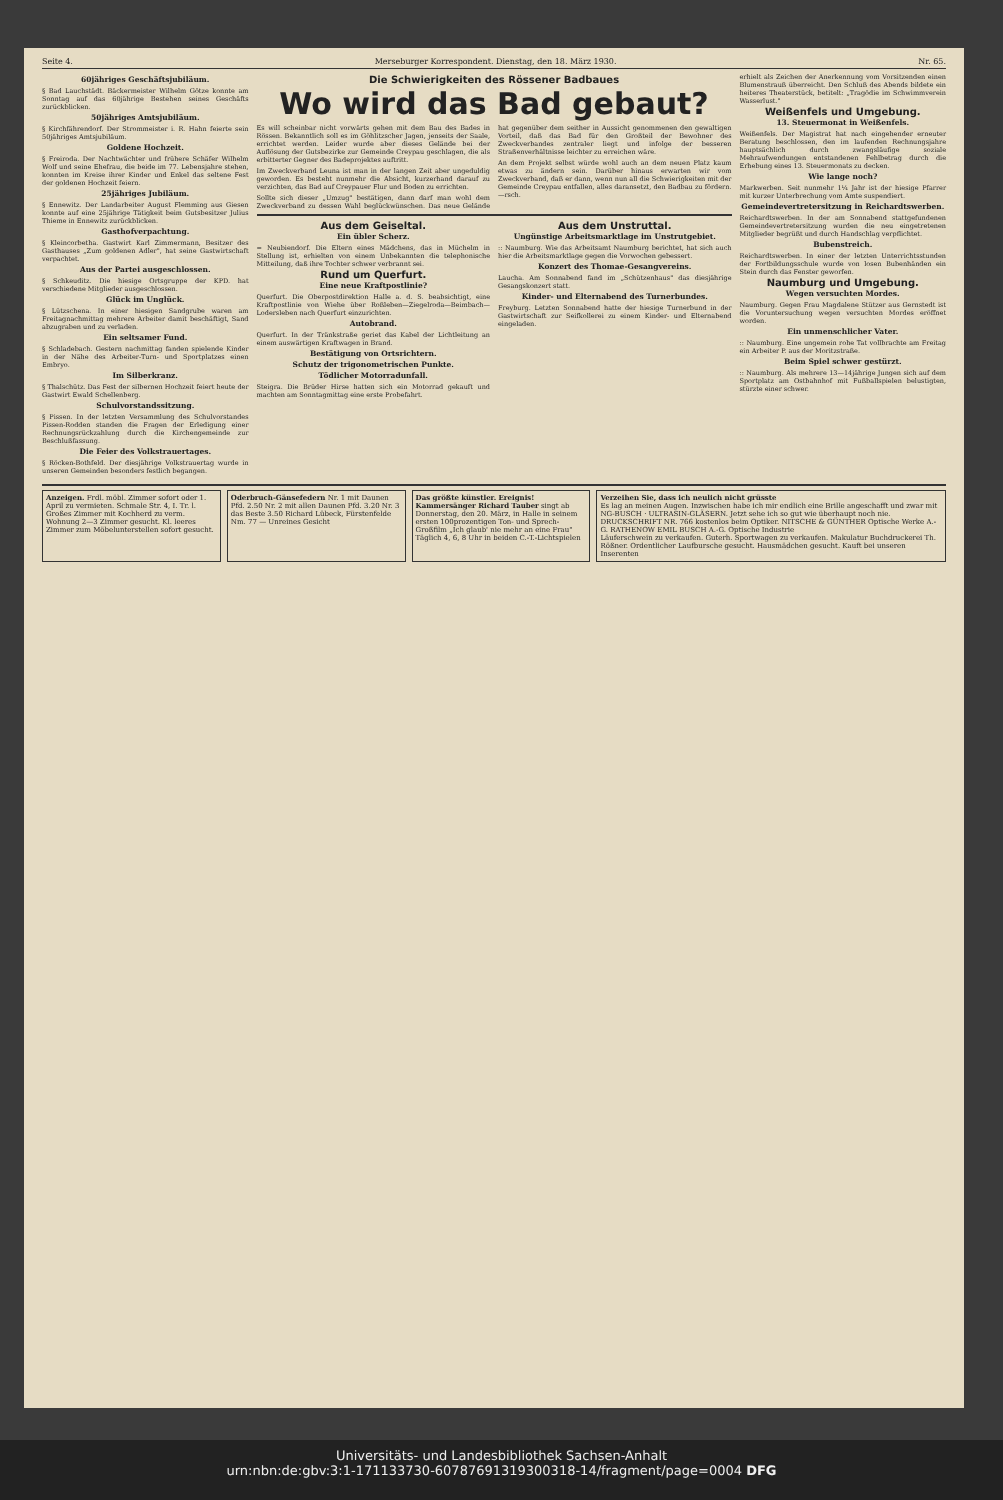Seite 4. Merseburger Korrespondent. Dienstag, den 18. März 1930. Nr. 65.
60jähriges Geschäftsjubiläum.
§ Bad Lauchstädt. Bäckermeister Wilhelm Götze konnte am Sonntag auf das 60jährige Bestehen seines Geschäfts zurückblicken.
50jähriges Amtsjubiläum.
§ Kirchfährendorf. Der Strommeister i. R. Hahn feierte sein 50jähriges Amtsjubiläum.
Goldene Hochzeit.
§ Freiroda. Der Nachtwächter und frühere Schäfer Wilhelm Wolf und seine Ehefrau, die beide im 77. Lebensjahre stehen, konnten im Kreise ihrer Kinder und Enkel das seltene Fest der goldenen Hochzeit feiern.
25jähriges Jubiläum.
§ Ennewitz. Der Landarbeiter August Flemming aus Giesen konnte auf eine 25jährige Tätigkeit beim Gutsbesitzer Julius Thieme in Ennewitz zurückblicken.
Gasthofverpachtung.
§ Kleincorbetha. Gastwirt Karl Zimmermann, Besitzer des Gasthauses „Zum goldenen Adler", hat seine Gastwirtschaft verpachtet.
Aus der Partei ausgeschlossen.
§ Schkeuditz. Die hiesige Ortsgruppe der KPD. hat verschiedene Mitglieder ausgeschlossen.
Glück im Unglück.
§ Lützschena. In einer hiesigen Sandgrube waren am Freitagnachmittag mehrere Arbeiter damit beschäftigt, Sand abzugraben und zu verladen.
Ein seltsamer Fund.
§ Schladebach. Gestern nachmittag fanden spielende Kinder in der Nähe des Arbeiter-Turn- und Sportplatzes einen Embryo.
Im Silberkranz.
§ Thalschütz. Das Fest der silbernen Hochzeit feiert heute der Gastwirt Ewald Schellenberg.
Schulvorstandssitzung.
§ Pissen. In der letzten Versammlung des Schulvorstandes Pissen-Rodden standen die Fragen der Erledigung einer Rechnungsrückzahlung durch die Kirchengemeinde zur Beschlußfassung.
Die Feier des Volkstrauertages.
§ Röcken-Bothfeld. Der diesjährige Volkstrauertag wurde in unseren Gemeinden besonders festlich begangen.
Die Schwierigkeiten des Rössener Badbaues
Wo wird das Bad gebaut?
Es will scheinbar nicht vorwärts gehen mit dem Bau des Bades in Rössen. Bekanntlich soll es im Göhlitzscher Jagen, jenseits der Saale, errichtet werden. Leider wurde aber dieses Gelände bei der Auflösung der Gutsbezirke zur Gemeinde Creypau geschlagen, die als erbitterter Gegner des Badeprojektes auftritt.
Im Zweckverband Leuna ist man in der langen Zeit aber ungeduldig geworden. Es besteht nunmehr die Absicht, kurzerhand darauf zu verzichten, das Bad auf Creypauer Flur und Boden zu errichten.
Sollte sich dieser „Umzug" bestätigen, dann darf man wohl dem Zweckverband zu dessen Wahl beglückwünschen. Das neue Gelände hat gegenüber dem seither in Aussicht genommenen den gewaltigen Vorteil, daß das Bad für den Großteil der Bewohner des Zweckverbandes zentraler liegt und infolge der besseren Straßenverhältnisse leichter zu erreichen wäre.
An dem Projekt selbst würde wohl auch an dem neuen Platz kaum etwas zu ändern sein. Darüber hinaus erwarten wir vom Zweckverband, daß er dann, wenn nun all die Schwierigkeiten mit der Gemeinde Creypau entfallen, alles daransetzt, den Badbau zu fördern. —rsch.
Aus dem Geiseltal.
Ein übler Scherz.
= Neubiendorf. Die Eltern eines Mädchens, das in Müchelm in Stellung ist, erhielten von einem Unbekannten die telephonische Mitteilung, daß ihre Tochter schwer verbrannt sei.
Rund um Querfurt.
Eine neue Kraftpostlinie?
Querfurt. Die Oberpostdirektion Halle a. d. S. beabsichtigt, eine Kraftpostlinie von Wiehe über Roßleben—Ziegelroda—Beimbach—Lodersleben nach Querfurt einzurichten.
Autobrand.
Querfurt. In der Tränkstraße geriet das Kabel der Lichtleitung an einem auswärtigen Kraftwagen in Brand.
Bestätigung von Ortsrichtern.
Schutz der trigonometrischen Punkte.
Tödlicher Motorradunfall.
Steigra. Die Brüder Hirse hatten sich ein Motorrad gekauft und machten am Sonntagmittag eine erste Probefahrt.
Aus dem Unstruttal.
Ungünstige Arbeitsmarktlage im Unstrutgebiet.
:: Naumburg. Wie das Arbeitsamt Naumburg berichtet, hat sich auch hier die Arbeitsmarktlage gegen die Vorwochen gebessert.
Konzert des Thomae-Gesangvereins.
Laucha. Am Sonnabend fand im „Schützenhaus" das diesjährige Gesangskonzert statt.
Kinder- und Elternabend des Turnerbundes.
Freyburg. Letzten Sonnabend hatte der hiesige Turnerbund in der Gastwirtschaft zur Seifkollerei zu einem Kinder- und Elternabend eingeladen.
erhielt als Zeichen der Anerkennung vom Vorsitzenden einen Blumenstrauß überreicht. Den Schluß des Abends bildete ein heiteres Theaterstück, betitelt: „Tragödie im Schwimmverein Wasserlust."
Weißenfels und Umgebung.
13. Steuermonat in Weißenfels.
Weißenfels. Der Magistrat hat nach eingehender erneuter Beratung beschlossen, den im laufenden Rechnungsjahre hauptsächlich durch zwangsläufige soziale Mehraufwendungen entstandenen Fehlbetrag durch die Erhebung eines 13. Steuermonats zu decken.
Wie lange noch?
Markwerben. Seit nunmehr 1¼ Jahr ist der hiesige Pfarrer mit kurzer Unterbrechung vom Amte suspendiert.
Gemeindevertretersitzung in Reichardtswerben.
Reichardtswerben. In der am Sonnabend stattgefundenen Gemeindevertretersitzung wurden die neu eingetretenen Mitglieder begrüßt und durch Handschlag verpflichtet.
Bubenstreich.
Reichardtswerben. In einer der letzten Unterrichtsstunden der Fortbildungsschule wurde von losen Bubenhänden ein Stein durch das Fenster geworfen.
Naumburg und Umgebung.
Wegen versuchten Mordes.
Naumburg. Gegen Frau Magdalene Stützer aus Gernstedt ist die Voruntersuchung wegen versuchten Mordes eröffnet worden.
Ein unmenschlicher Vater.
:: Naumburg. Eine ungemein rohe Tat vollbrachte am Freitag ein Arbeiter P. aus der Moritzstraße.
Beim Spiel schwer gestürzt.
:: Naumburg. Als mehrere 13—14jährige Jungen sich auf dem Sportplatz am Ostbahnhof mit Fußballspielen belustigten, stürzte einer schwer.
Anzeigen. Frdl. möbl. Zimmer sofort oder 1. April zu vermieten. Schmale Str. 4, I. Tr. l. Großes Zimmer mit Kochherd zu verm. Wohnung 2—3 Zimmer gesucht. Kl. leeres Zimmer zum Möbelunterstellen sofort gesucht.
Oderbruch-Gänsefedern Nr. 1 mit Daunen Pfd. 2.50 Nr. 2 mit allen Daunen Pfd. 3.20 Nr. 3 das Beste 3.50 Richard Lübeck, Fürstenfelde Nm. 77 — Unreines Gesicht
Das größte künstler. Ereignis! Kammersänger Richard Tauber singt ab Donnerstag, den 20. März, in Halle in seinem ersten 100prozentigen Ton- und Sprech-Großfilm „Ich glaub' nie mehr an eine Frau" Täglich 4, 6, 8 Uhr in beiden C.-T.-Lichtspielen
Verzeihen Sie, dass ich neulich nicht grüsste
Es lag an meinen Augen. Inzwischen habe ich mir endlich eine Brille angeschafft und zwar mit NG-BUSCH · ULTRASIN-GLÄSERN. Jetzt sehe ich so gut wie überhaupt noch nie. DRUCKSCHRIFT NR. 766 kostenlos beim Optiker. NITSCHE & GÜNTHER Optische Werke A.-G. RATHENOW EMIL BUSCH A.-G. Optische Industrie
Läuferschwein zu verkaufen. Guterh. Sportwagen zu verkaufen. Makulatur Buchdruckerei Th. Rößner. Ordentlicher Laufbursche gesucht. Hausmädchen gesucht. Kauft bei unseren Inserenten
Universitäts- und Landesbibliothek Sachsen-Anhalt
urn:nbn:de:gbv:3:1-171133730-60787691319300318-14/fragment/page=0004 DFG